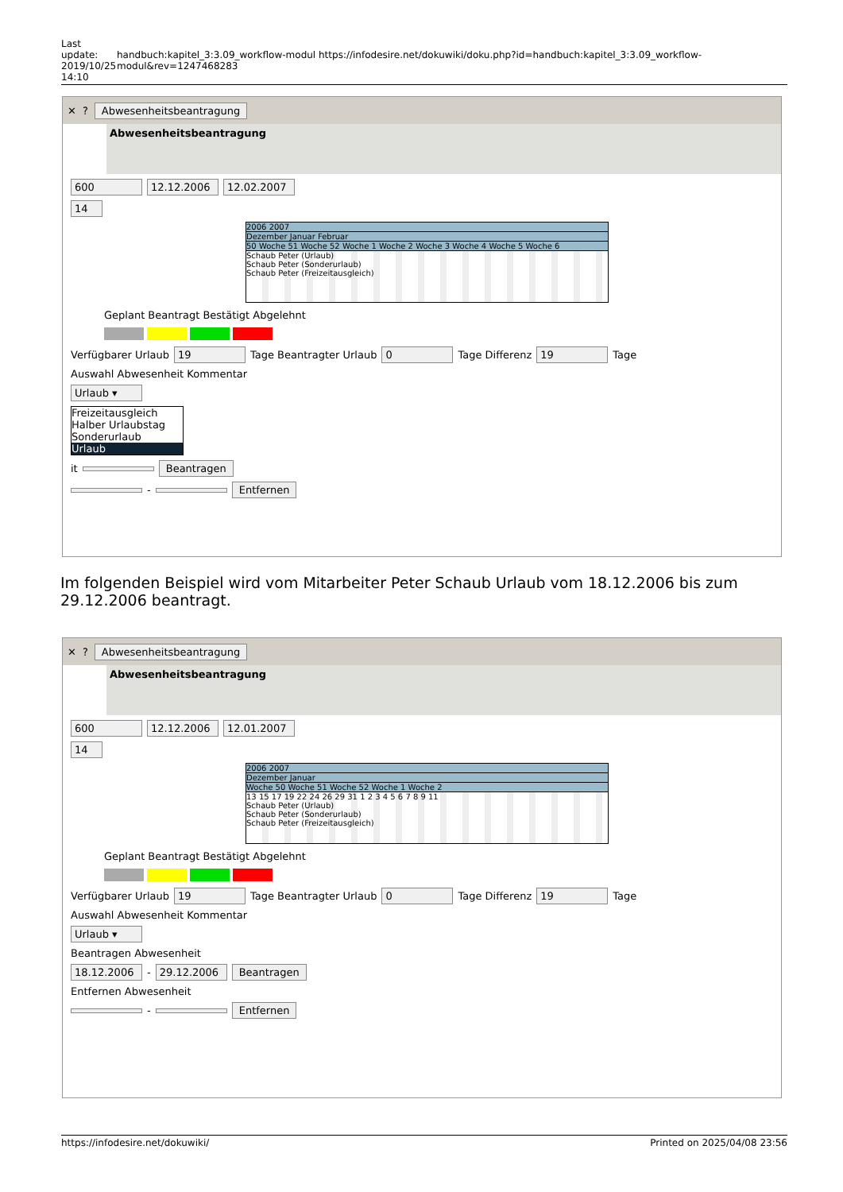Last update: 2019/10/25 14:10
handbuch:kapitel_3:3.09_workflow-modul https://infodesire.net/dokuwiki/doku.php?id=handbuch:kapitel_3:3.09_workflow-modul&rev=1247468283
✕? Abwesenheitsbeantragung
Abwesenheitsbeantragung
600 12.12.2006 12.02.2007
14
2006 2007
Dezember Januar Februar
50 Woche 51 Woche 52 Woche 1 Woche 2 Woche 3 Woche 4 Woche 5 Woche 6
Schaub Peter (Urlaub)
Schaub Peter (Sonderurlaub)
Schaub Peter (Freizeitausgleich)
Geplant Beantragt Bestätigt Abgelehnt
Verfügbarer Urlaub 19 Tage Beantragter Urlaub 0 Tage Differenz 19 Tage
Auswahl Abwesenheit Kommentar
Urlaub ▾
Freizeitausgleich
Halber Urlaubstag
Sonderurlaub
Urlaub
it Beantragen
- Entfernen
Im folgenden Beispiel wird vom Mitarbeiter Peter Schaub Urlaub vom 18.12.2006 bis zum 29.12.2006 beantragt.
✕? Abwesenheitsbeantragung
Abwesenheitsbeantragung
600 12.12.2006 12.01.2007
14
2006 2007
Dezember Januar
Woche 50 Woche 51 Woche 52 Woche 1 Woche 2
13 15 17 19 22 24 26 29 31 1 2 3 4 5 6 7 8 9 11
Schaub Peter (Urlaub)
Schaub Peter (Sonderurlaub)
Schaub Peter (Freizeitausgleich)
Geplant Beantragt Bestätigt Abgelehnt
Verfügbarer Urlaub 19 Tage Beantragter Urlaub 0 Tage Differenz 19 Tage
Auswahl Abwesenheit Kommentar
Urlaub ▾
Beantragen Abwesenheit
18.12.2006 - 29.12.2006 Beantragen
Entfernen Abwesenheit
- Entfernen
https://infodesire.net/dokuwiki/ Printed on 2025/04/08 23:56